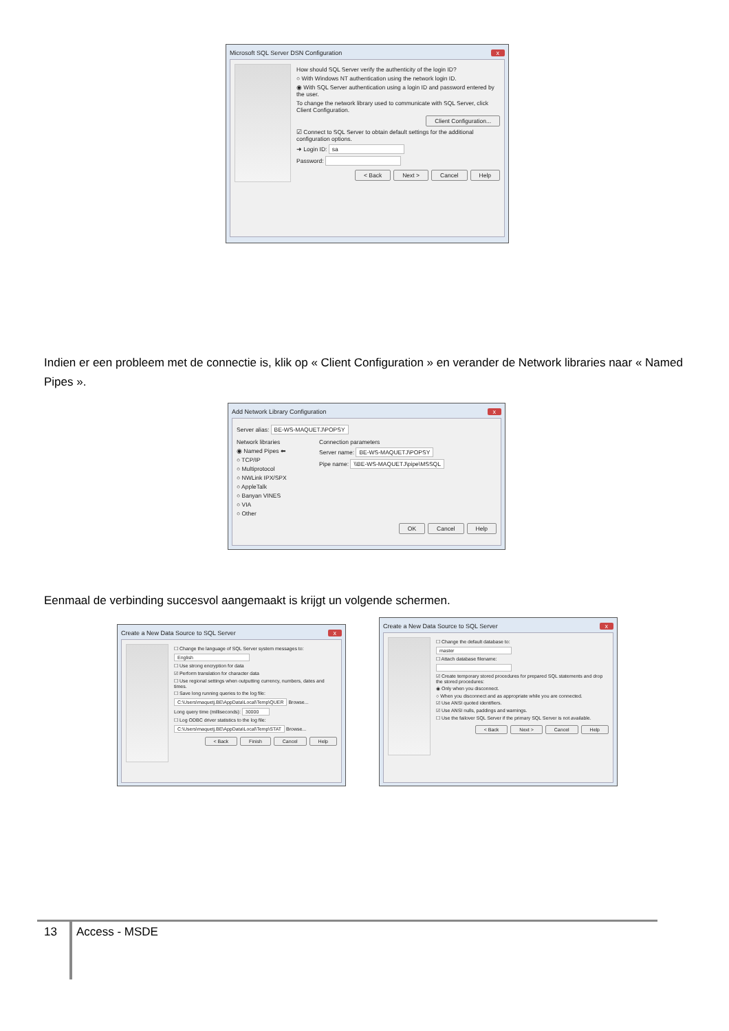Microsoft SQL Server DSN Configuration x
How should SQL Server verify the authenticity of the login ID?
○ With Windows NT authentication using the network login ID.
◉ With SQL Server authentication using a login ID and password entered by the user.
To change the network library used to communicate with SQL Server, click Client Configuration.
Client Configuration...
☑ Connect to SQL Server to obtain default settings for the additional configuration options.
➜ Login ID: sa
Password:
< Back Next > Cancel Help
Indien er een probleem met de connectie is, klik op « Client Configuration » en verander de Network libraries naar « Named Pipes ».
Add Network Library Configuration x
Server alias: BE-WS-MAQUETJ\POPSY
Network libraries
◉ Named Pipes ⬅
○ TCP/IP
○ Multiprotocol
○ NWLink IPX/SPX
○ AppleTalk
○ Banyan VINES
○ VIA
○ Other
Connection parameters
Server name: BE-WS-MAQUETJ\POPSY
Pipe name: \\BE-WS-MAQUETJ\pipe\MSSQL
OK Cancel Help
Eenmaal de verbinding succesvol aangemaakt is krijgt un volgende schermen.
Create a New Data Source to SQL Server x
☐ Change the language of SQL Server system messages to:
English
☐ Use strong encryption for data
☑ Perform translation for character data
☐ Use regional settings when outputting currency, numbers, dates and times.
☐ Save long running queries to the log file:
C:\Users\maquetj.BE\AppData\Local\Temp\QUER Browse...
Long query time (milliseconds): 30000
☐ Log ODBC driver statistics to the log file:
C:\Users\maquetj.BE\AppData\Local\Temp\STAT Browse...
< Back Finish Cancel Help
Create a New Data Source to SQL Server x
☐ Change the default database to:
master
☐ Attach database filename:
☑ Create temporary stored procedures for prepared SQL statements and drop the stored procedures:
◉ Only when you disconnect.
○ When you disconnect and as appropriate while you are connected.
☑ Use ANSI quoted identifiers.
☑ Use ANSI nulls, paddings and warnings.
☐ Use the failover SQL Server if the primary SQL Server is not available.
< Back Next > Cancel Help
13 Access - MSDE